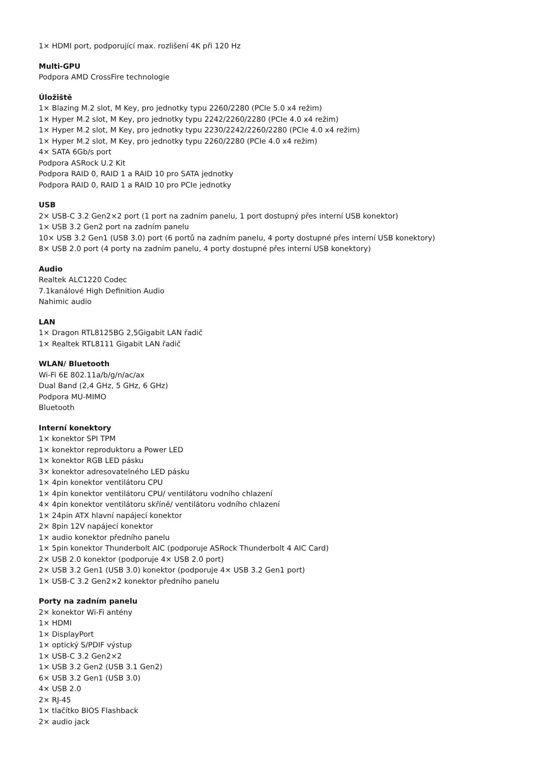1× HDMI port, podporující max. rozlišení 4K při 120 Hz
Multi-GPU
Podpora AMD CrossFire technologie
Úložiště
1× Blazing M.2 slot, M Key, pro jednotky typu 2260/2280 (PCIe 5.0 x4 režim)
1× Hyper M.2 slot, M Key, pro jednotky typu 2242/2260/2280 (PCIe 4.0 x4 režim)
1× Hyper M.2 slot, M Key, pro jednotky typu 2230/2242/2260/2280 (PCIe 4.0 x4 režim)
1× Hyper M.2 slot, M Key, pro jednotky typu 2260/2280 (PCIe 4.0 x4 režim)
4× SATA 6Gb/s port
Podpora ASRock U.2 Kit
Podpora RAID 0, RAID 1 a RAID 10 pro SATA jednotky
Podpora RAID 0, RAID 1 a RAID 10 pro PCIe jednotky
USB
2× USB-C 3.2 Gen2×2 port (1 port na zadním panelu, 1 port dostupný přes interní USB konektor)
1× USB 3.2 Gen2 port na zadním panelu
10× USB 3.2 Gen1 (USB 3.0) port (6 portů na zadním panelu, 4 porty dostupné přes interní USB konektory)
8× USB 2.0 port (4 porty na zadním panelu, 4 porty dostupné přes interní USB konektory)
Audio
Realtek ALC1220 Codec
7.1kanálové High Definition Audio
Nahimic audio
LAN
1× Dragon RTL8125BG 2,5Gigabit LAN řadič
1× Realtek RTL8111 Gigabit LAN řadič
WLAN/ Bluetooth
Wi-Fi 6E 802.11a/b/g/n/ac/ax
Dual Band (2,4 GHz, 5 GHz, 6 GHz)
Podpora MU-MIMO
Bluetooth
Interní konektory
1× konektor SPI TPM
1× konektor reproduktoru a Power LED
1× konektor RGB LED pásku
3× konektor adresovatelného LED pásku
1× 4pin konektor ventilátoru CPU
1× 4pin konektor ventilátoru CPU/ ventilátoru vodního chlazení
4× 4pin konektor ventilátoru skříně/ ventilátoru vodního chlazení
1× 24pin ATX hlavní napájecí konektor
2× 8pin 12V napájecí konektor
1× audio konektor předního panelu
1× 5pin konektor Thunderbolt AIC (podporuje ASRock Thunderbolt 4 AIC Card)
2× USB 2.0 konektor (podporuje 4× USB 2.0 port)
2× USB 3.2 Gen1 (USB 3.0) konektor (podporuje 4× USB 3.2 Gen1 port)
1× USB-C 3.2 Gen2×2 konektor předního panelu
Porty na zadním panelu
2× konektor Wi-Fi antény
1× HDMI
1× DisplayPort
1× optický S/PDIF výstup
1× USB-C 3.2 Gen2×2
1× USB 3.2 Gen2 (USB 3.1 Gen2)
6× USB 3.2 Gen1 (USB 3.0)
4× USB 2.0
2× RJ-45
1× tlačítko BIOS Flashback
2× audio jack